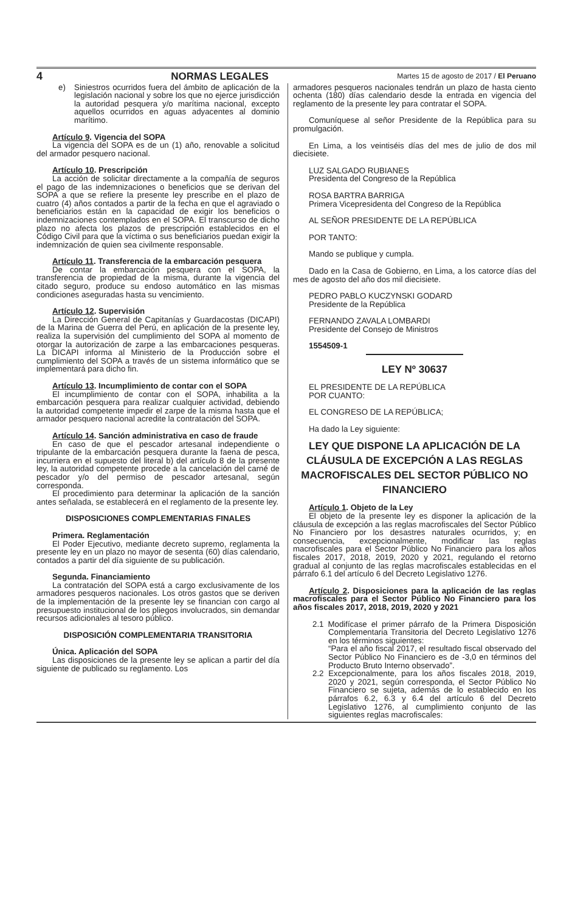4 NORMAS LEGALES Martes 15 de agosto de 2017 / El Peruano
e) Siniestros ocurridos fuera del ámbito de aplicación de la legislación nacional y sobre los que no ejerce jurisdicción la autoridad pesquera y/o marítima nacional, excepto aquellos ocurridos en aguas adyacentes al dominio marítimo.
Artículo 9. Vigencia del SOPA
La vigencia del SOPA es de un (1) año, renovable a solicitud del armador pesquero nacional.
Artículo 10. Prescripción
La acción de solicitar directamente a la compañía de seguros el pago de las indemnizaciones o beneficios que se derivan del SOPA a que se refiere la presente ley prescribe en el plazo de cuatro (4) años contados a partir de la fecha en que el agraviado o beneficiarios están en la capacidad de exigir los beneficios o indemnizaciones contemplados en el SOPA. El transcurso de dicho plazo no afecta los plazos de prescripción establecidos en el Código Civil para que la víctima o sus beneficiarios puedan exigir la indemnización de quien sea civilmente responsable.
Artículo 11. Transferencia de la embarcación pesquera
De contar la embarcación pesquera con el SOPA, la transferencia de propiedad de la misma, durante la vigencia del citado seguro, produce su endoso automático en las mismas condiciones aseguradas hasta su vencimiento.
Artículo 12. Supervisión
La Dirección General de Capitanías y Guardacostas (DICAPI) de la Marina de Guerra del Perú, en aplicación de la presente ley, realiza la supervisión del cumplimiento del SOPA al momento de otorgar la autorización de zarpe a las embarcaciones pesqueras. La DICAPI informa al Ministerio de la Producción sobre el cumplimiento del SOPA a través de un sistema informático que se implementará para dicho fin.
Artículo 13. Incumplimiento de contar con el SOPA
El incumplimiento de contar con el SOPA, inhabilita a la embarcación pesquera para realizar cualquier actividad, debiendo la autoridad competente impedir el zarpe de la misma hasta que el armador pesquero nacional acredite la contratación del SOPA.
Artículo 14. Sanción administrativa en caso de fraude
En caso de que el pescador artesanal independiente o tripulante de la embarcación pesquera durante la faena de pesca, incurriera en el supuesto del literal b) del artículo 8 de la presente ley, la autoridad competente procede a la cancelación del carné de pescador y/o del permiso de pescador artesanal, según corresponda.
El procedimiento para determinar la aplicación de la sanción antes señalada, se establecerá en el reglamento de la presente ley.
DISPOSICIONES COMPLEMENTARIAS FINALES
Primera. Reglamentación
El Poder Ejecutivo, mediante decreto supremo, reglamenta la presente ley en un plazo no mayor de sesenta (60) días calendario, contados a partir del día siguiente de su publicación.
Segunda. Financiamiento
La contratación del SOPA está a cargo exclusivamente de los armadores pesqueros nacionales. Los otros gastos que se deriven de la implementación de la presente ley se financian con cargo al presupuesto institucional de los pliegos involucrados, sin demandar recursos adicionales al tesoro público.
DISPOSICIÓN COMPLEMENTARIA TRANSITORIA
Única. Aplicación del SOPA
Las disposiciones de la presente ley se aplican a partir del día siguiente de publicado su reglamento. Los
armadores pesqueros nacionales tendrán un plazo de hasta ciento ochenta (180) días calendario desde la entrada en vigencia del reglamento de la presente ley para contratar el SOPA.
Comuníquese al señor Presidente de la República para su promulgación.
En Lima, a los veintiséis días del mes de julio de dos mil diecisiete.
LUZ SALGADO RUBIANES
Presidenta del Congreso de la República
ROSA BARTRA BARRIGA
Primera Vicepresidenta del Congreso de la República
AL SEÑOR PRESIDENTE DE LA REPÚBLICA
POR TANTO:
Mando se publique y cumpla.
Dado en la Casa de Gobierno, en Lima, a los catorce días del mes de agosto del año dos mil diecisiete.
PEDRO PABLO KUCZYNSKI GODARD
Presidente de la República
FERNANDO ZAVALA LOMBARDI
Presidente del Consejo de Ministros
1554509-1
LEY Nº 30637
EL PRESIDENTE DE LA REPÚBLICA
POR CUANTO:
EL CONGRESO DE LA REPÚBLICA;
Ha dado la Ley siguiente:
LEY QUE DISPONE LA APLICACIÓN DE LA CLÁUSULA DE EXCEPCIÓN A LAS REGLAS MACROFISCALES DEL SECTOR PÚBLICO NO FINANCIERO
Artículo 1. Objeto de la Ley
El objeto de la presente ley es disponer la aplicación de la cláusula de excepción a las reglas macrofiscales del Sector Público No Financiero por los desastres naturales ocurridos, y; en consecuencia, excepcionalmente, modificar las reglas macrofiscales para el Sector Público No Financiero para los años fiscales 2017, 2018, 2019, 2020 y 2021, regulando el retorno gradual al conjunto de las reglas macrofiscales establecidas en el párrafo 6.1 del artículo 6 del Decreto Legislativo 1276.
Artículo 2. Disposiciones para la aplicación de las reglas macrofiscales para el Sector Público No Financiero para los años fiscales 2017, 2018, 2019, 2020 y 2021
2.1 Modifícase el primer párrafo de la Primera Disposición Complementaria Transitoria del Decreto Legislativo 1276 en los términos siguientes:
“Para el año fiscal 2017, el resultado fiscal observado del Sector Público No Financiero es de -3,0 en términos del Producto Bruto Interno observado”.
2.2 Excepcionalmente, para los años fiscales 2018, 2019, 2020 y 2021, según corresponda, el Sector Público No Financiero se sujeta, además de lo establecido en los párrafos 6.2, 6.3 y 6.4 del artículo 6 del Decreto Legislativo 1276, al cumplimiento conjunto de las siguientes reglas macrofiscales: